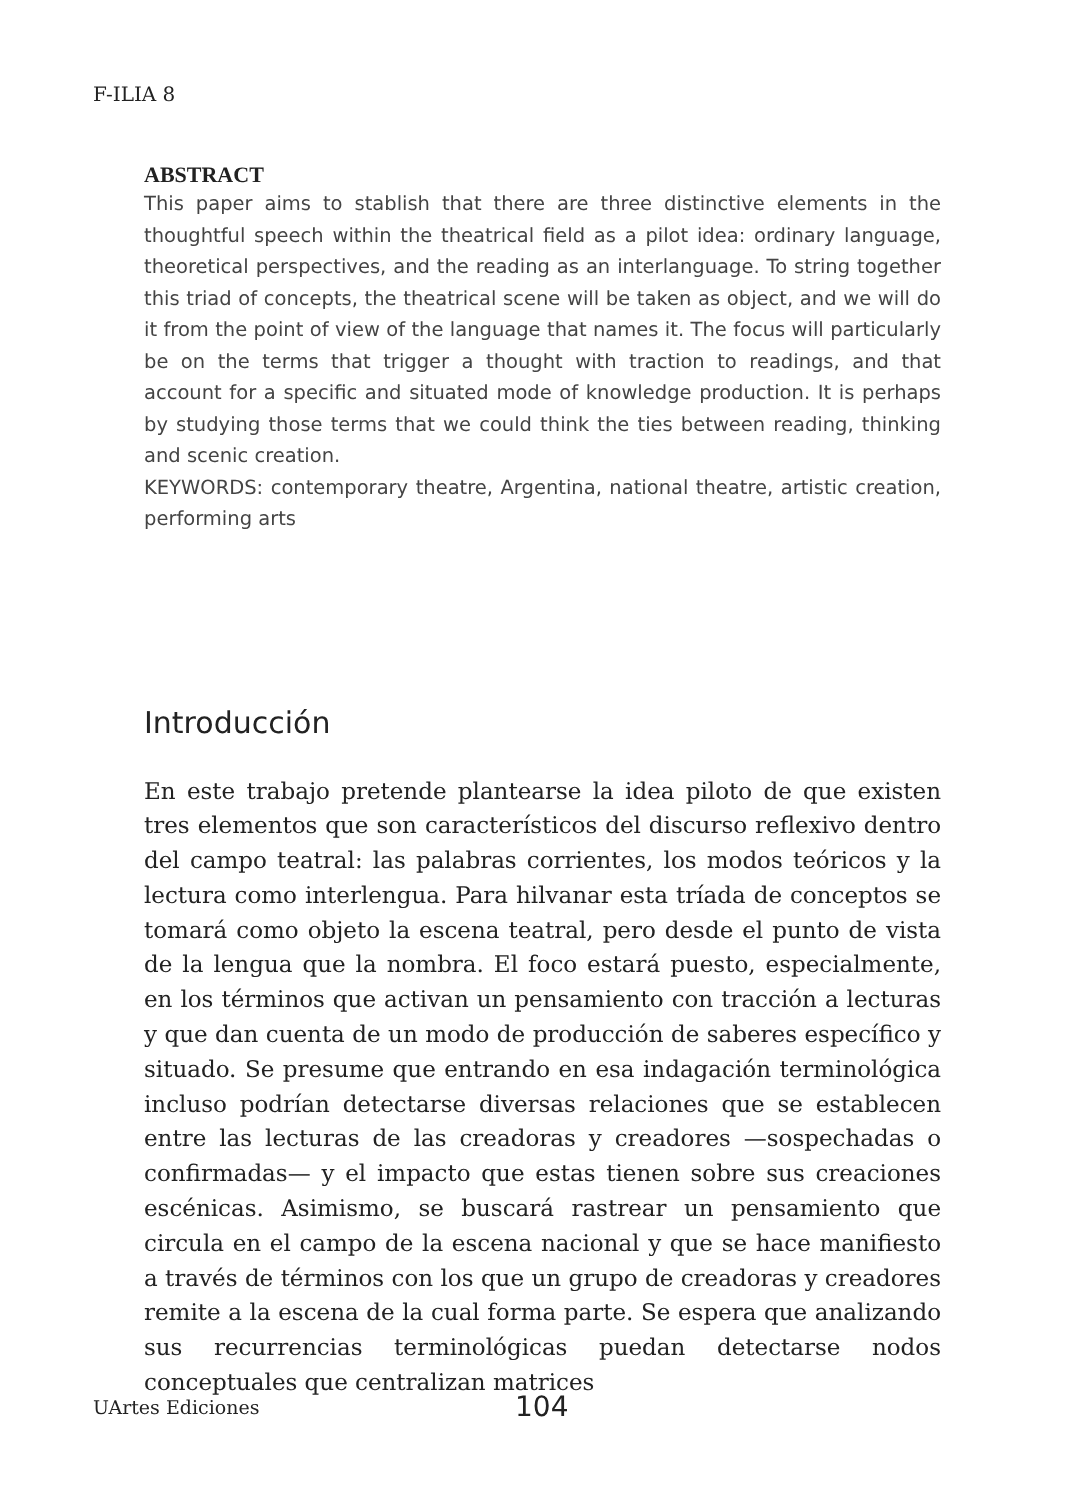F-ILIA 8
ABSTRACT
This paper aims to stablish that there are three distinctive elements in the thoughtful speech within the theatrical field as a pilot idea: ordinary language, theoretical perspectives, and the reading as an interlanguage. To string together this triad of concepts, the theatrical scene will be taken as object, and we will do it from the point of view of the language that names it. The focus will particularly be on the terms that trigger a thought with traction to readings, and that account for a specific and situated mode of knowledge production. It is perhaps by studying those terms that we could think the ties between reading, thinking and scenic creation.
KEYWORDS: contemporary theatre, Argentina, national theatre, artistic creation, performing arts
Introducción
En este trabajo pretende plantearse la idea piloto de que existen tres elementos que son característicos del discurso reflexivo dentro del campo teatral: las palabras corrientes, los modos teóricos y la lectura como interlengua. Para hilvanar esta tríada de conceptos se tomará como objeto la escena teatral, pero desde el punto de vista de la lengua que la nombra. El foco estará puesto, especialmente, en los términos que activan un pensamiento con tracción a lecturas y que dan cuenta de un modo de producción de saberes específico y situado. Se presume que entrando en esa indagación terminológica incluso podrían detectarse diversas relaciones que se establecen entre las lecturas de las creadoras y creadores —sospechadas o confirmadas— y el impacto que estas tienen sobre sus creaciones escénicas. Asimismo, se buscará rastrear un pensamiento que circula en el campo de la escena nacional y que se hace manifiesto a través de términos con los que un grupo de creadoras y creadores remite a la escena de la cual forma parte. Se espera que analizando sus recurrencias terminológicas puedan detectarse nodos conceptuales que centralizan matrices
UArtes Ediciones 104